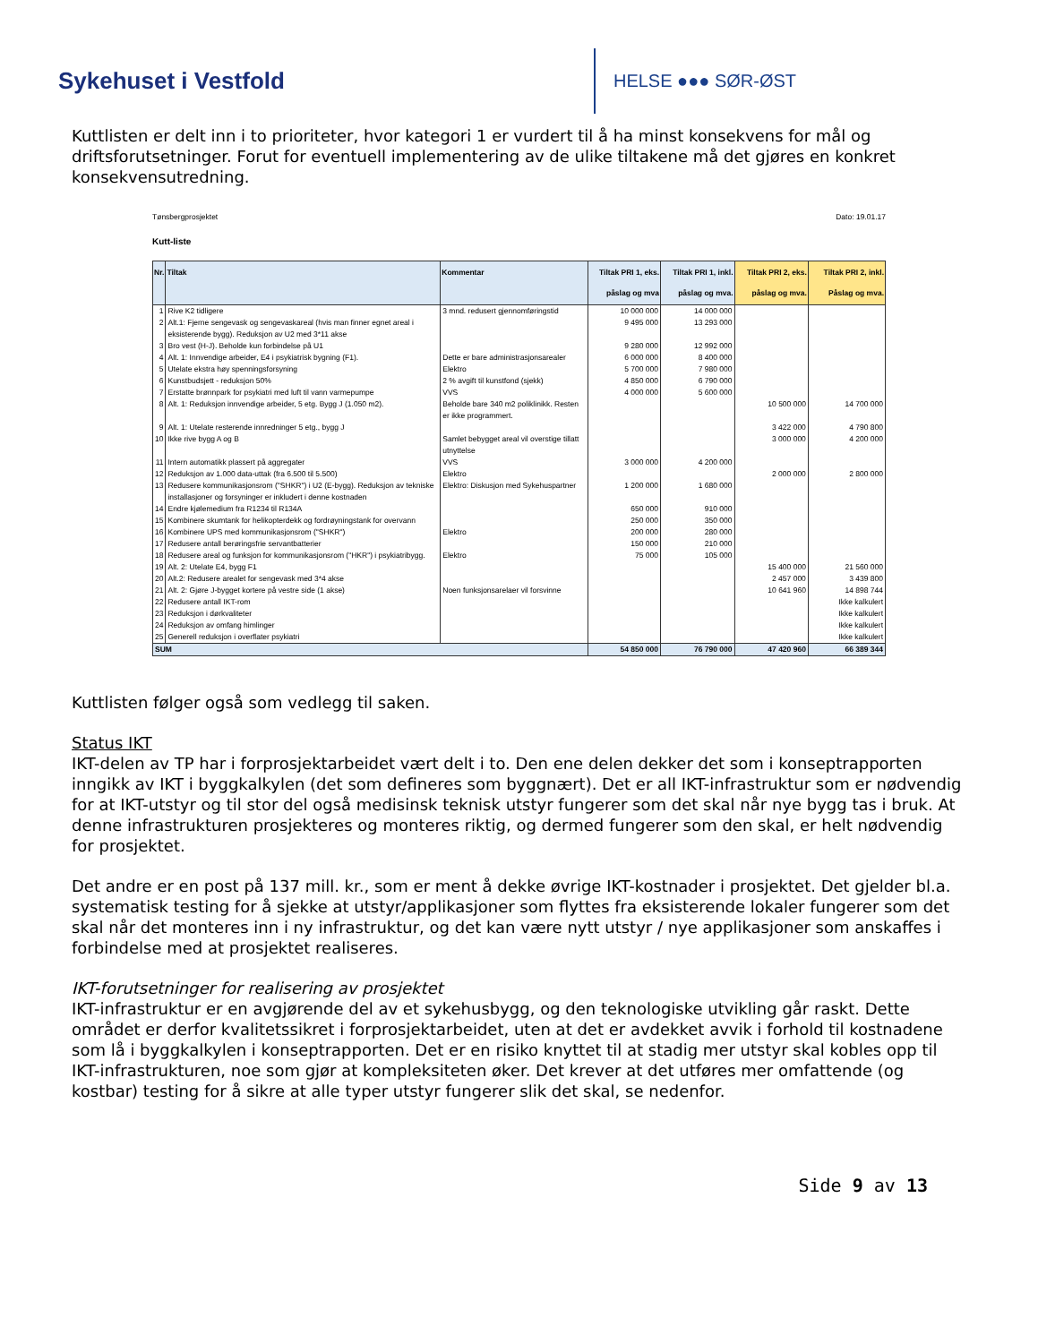Sykehuset i Vestfold
HELSE ●●● SØR-ØST
Kuttlisten er delt inn i to prioriteter, hvor kategori 1 er vurdert til å ha minst konsekvens for mål og driftsforutsetninger. Forut for eventuell implementering av de ulike tiltakene må det gjøres en konkret konsekvensutredning.
Tønsbergprosjektet Dato: 19.01.17
Kutt-liste
| Nr. | Tiltak | Kommentar | Tiltak PRI 1, eks. påslag og mva | Tiltak PRI 1, inkl. påslag og mva. | Tiltak PRI 2, eks. påslag og mva. | Tiltak PRI 2, inkl. Påslag og mva. |
| --- | --- | --- | --- | --- | --- | --- |
| 1 | Rive K2 tidligere | 3 mnd. redusert gjennomføringstid | 10 000 000 | 14 000 000 | | |
| 2 | Alt.1: Fjerne sengevask og sengevaskareal (hvis man finner egnet areal i eksisterende bygg). Reduksjon av U2 med 3*11 akse | | 9 495 000 | 13 293 000 | | |
| 3 | Bro vest (H-J). Beholde kun forbindelse på U1 | | 9 280 000 | 12 992 000 | | |
| 4 | Alt. 1: Innvendige arbeider, E4 i psykiatrisk bygning (F1). | Dette er bare administrasjonsarealer | 6 000 000 | 8 400 000 | | |
| 5 | Utelate ekstra høy spenningsforsyning | Elektro | 5 700 000 | 7 980 000 | | |
| 6 | Kunstbudsjett - reduksjon 50% | 2 % avgift til kunstfond (sjekk) | 4 850 000 | 6 790 000 | | |
| 7 | Erstatte brønnpark for psykiatri med luft til vann varmepumpe | VVS | 4 000 000 | 5 600 000 | | |
| 8 | Alt. 1: Reduksjon innvendige arbeider, 5 etg. Bygg J (1.050 m2). | Beholde bare 340 m2 poliklinikk. Resten er ikke programmert. | | | 10 500 000 | 14 700 000 |
| 9 | Alt. 1: Utelate resterende innredninger 5 etg., bygg J | | | | 3 422 000 | 4 790 800 |
| 10 | Ikke rive bygg A og B | Samlet bebygget areal vil overstige tillatt utnyttelse | | | 3 000 000 | 4 200 000 |
| 11 | Intern automatikk plassert på aggregater | VVS | 3 000 000 | 4 200 000 | | |
| 12 | Reduksjon av 1.000 data-uttak (fra 6.500 til 5.500) | Elektro | | | 2 000 000 | 2 800 000 |
| 13 | Redusere kommunikasjonsrom ("SHKR") i U2 (E-bygg). Reduksjon av tekniske installasjoner og forsyninger er inkludert i denne kostnaden | Elektro: Diskusjon med Sykehuspartner | 1 200 000 | 1 680 000 | | |
| 14 | Endre kjølemedium fra R1234 til R134A | | 650 000 | 910 000 | | |
| 15 | Kombinere skumtank for helikopterdekk og fordrøyningstank for overvann | | 250 000 | 350 000 | | |
| 16 | Kombinere UPS med kommunikasjonsrom ("SHKR") | Elektro | 200 000 | 280 000 | | |
| 17 | Redusere antall berøringsfrie servantbatterier | | 150 000 | 210 000 | | |
| 18 | Redusere areal og funksjon for kommunikasjonsrom ("HKR") i psykiatribygg. | Elektro | 75 000 | 105 000 | | |
| 19 | Alt. 2: Utelate E4, bygg F1 | | | | 15 400 000 | 21 560 000 |
| 20 | Alt.2: Redusere arealet for sengevask med 3*4 akse | | | | 2 457 000 | 3 439 800 |
| 21 | Alt. 2: Gjøre J-bygget kortere på vestre side (1 akse) | Noen funksjonsarelaer vil forsvinne | | | 10 641 960 | 14 898 744 |
| 22 | Redusere antall IKT-rom | | | | | Ikke kalkulert |
| 23 | Reduksjon i dørkvaliteter | | | | | Ikke kalkulert |
| 24 | Reduksjon av omfang himlinger | | | | | Ikke kalkulert |
| 25 | Generell reduksjon i overflater psykiatri | | | | | Ikke kalkulert |
| SUM | | | 54 850 000 | 76 790 000 | 47 420 960 | 66 389 344 |
Kuttlisten følger også som vedlegg til saken.
Status IKT
IKT-delen av TP har i forprosjektarbeidet vært delt i to. Den ene delen dekker det som i konseptrapporten inngikk av IKT i byggkalkylen (det som defineres som byggnært). Det er all IKT-infrastruktur som er nødvendig for at IKT-utstyr og til stor del også medisinsk teknisk utstyr fungerer som det skal når nye bygg tas i bruk. At denne infrastrukturen prosjekteres og monteres riktig, og dermed fungerer som den skal, er helt nødvendig for prosjektet.
Det andre er en post på 137 mill. kr., som er ment å dekke øvrige IKT-kostnader i prosjektet. Det gjelder bl.a. systematisk testing for å sjekke at utstyr/applikasjoner som flyttes fra eksisterende lokaler fungerer som det skal når det monteres inn i ny infrastruktur, og det kan være nytt utstyr / nye applikasjoner som anskaffes i forbindelse med at prosjektet realiseres.
IKT-forutsetninger for realisering av prosjektet
IKT-infrastruktur er en avgjørende del av et sykehusbygg, og den teknologiske utvikling går raskt. Dette området er derfor kvalitetssikret i forprosjektarbeidet, uten at det er avdekket avvik i forhold til kostnadene som lå i byggkalkylen i konseptrapporten. Det er en risiko knyttet til at stadig mer utstyr skal kobles opp til IKT-infrastrukturen, noe som gjør at kompleksiteten øker. Det krever at det utføres mer omfattende (og kostbar) testing for å sikre at alle typer utstyr fungerer slik det skal, se nedenfor.
Side 9 av 13